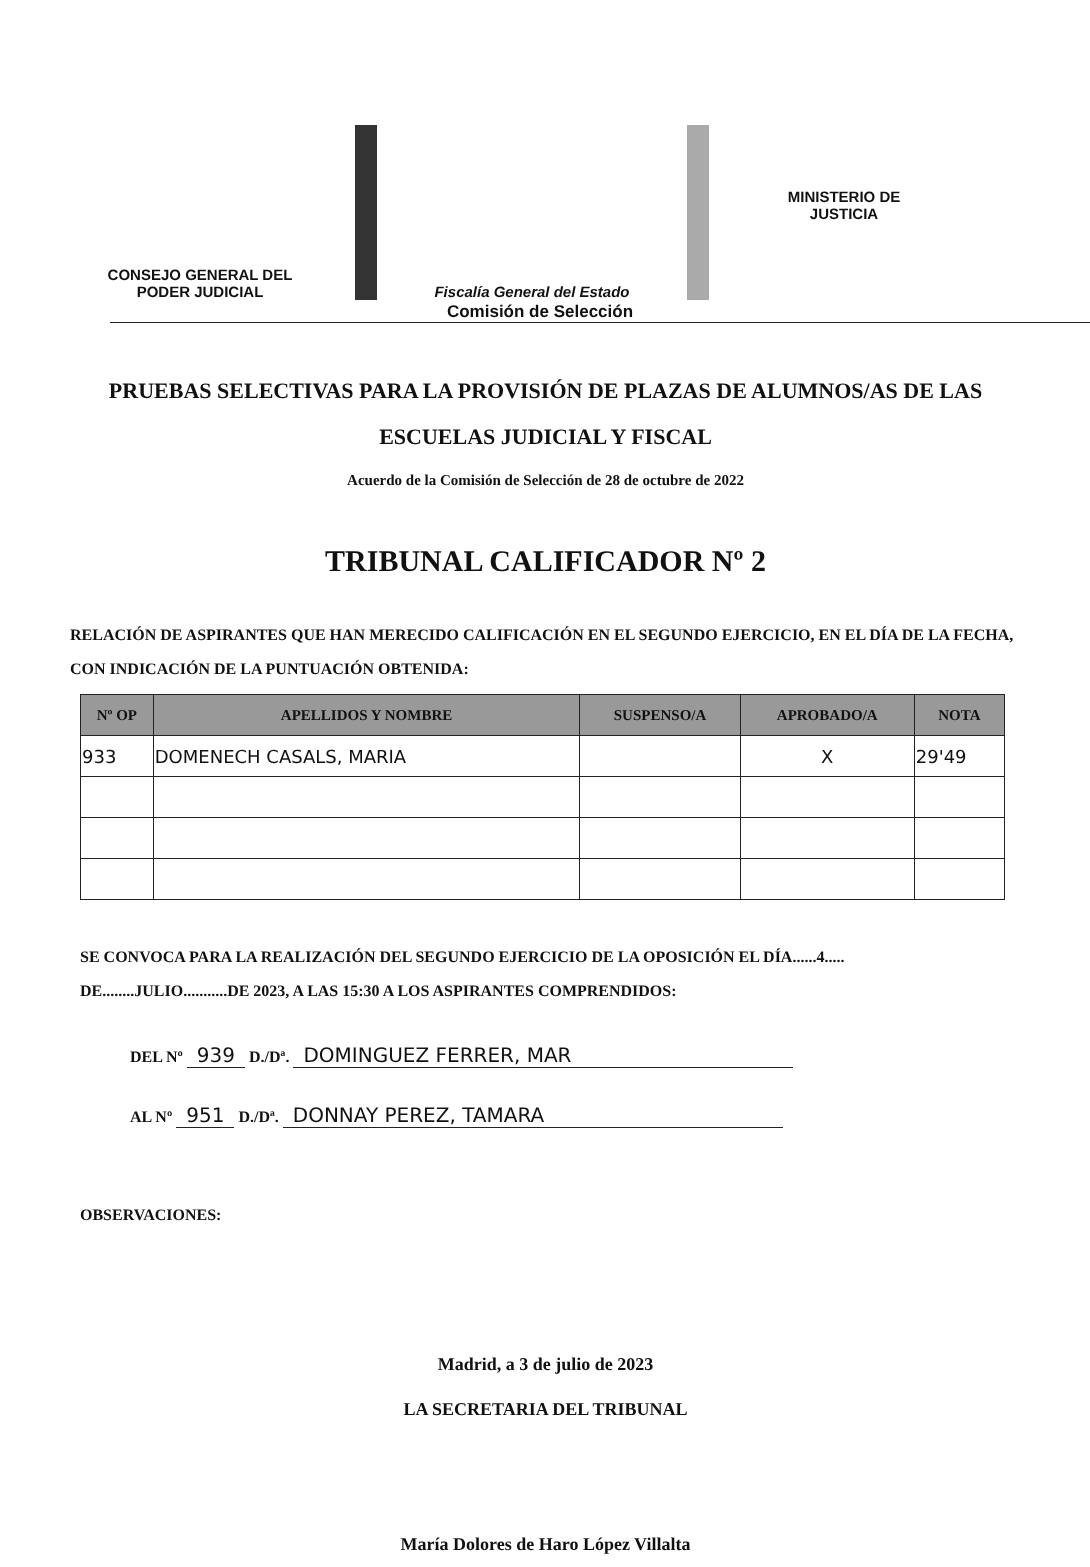CONSEJO GENERAL DEL
PODER JUDICIAL
Fiscalía General del Estado
MINISTERIO DE
JUSTICIA
Comisión de Selección
PRUEBAS SELECTIVAS PARA LA PROVISIÓN DE PLAZAS DE ALUMNOS/AS DE LAS
ESCUELAS JUDICIAL Y FISCAL
Acuerdo de la Comisión de Selección de 28 de octubre de 2022
TRIBUNAL CALIFICADOR Nº 2
RELACIÓN DE ASPIRANTES QUE HAN MERECIDO CALIFICACIÓN EN EL SEGUNDO EJERCICIO, EN EL DÍA DE LA FECHA, CON INDICACIÓN DE LA PUNTUACIÓN OBTENIDA:
| Nº OP | APELLIDOS Y NOMBRE | SUSPENSO/A | APROBADO/A | NOTA |
| --- | --- | --- | --- | --- |
| 933 | DOMENECH CASALS, MARIA | | X | 29'49 |
SE CONVOCA PARA LA REALIZACIÓN DEL SEGUNDO EJERCICIO DE LA OPOSICIÓN EL DÍA......4.....
DE........JULIO...........DE 2023, A LAS 15:30 A LOS ASPIRANTES COMPRENDIDOS:
DEL Nº 939 D./Dª. DOMINGUEZ FERRER, MAR
AL Nº 951 D./Dª. DONNAY PEREZ, TAMARA
OBSERVACIONES:
Madrid, a 3 de julio de 2023
LA SECRETARIA DEL TRIBUNAL
María Dolores de Haro López Villalta